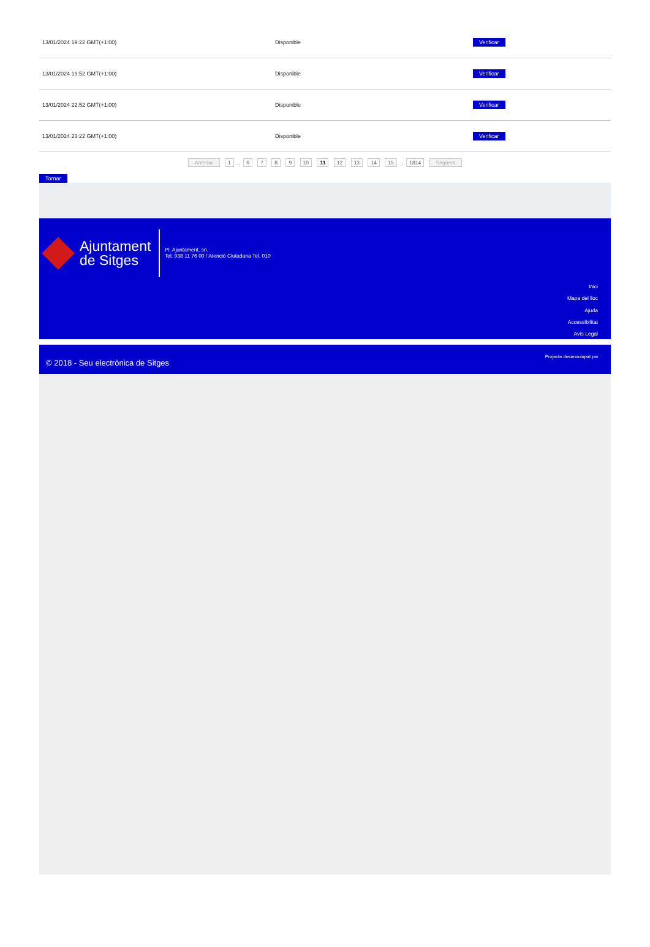| 13/01/2024 19:22 GMT(+1:00) | Disponible | Verificar |
| 13/01/2024 19:52 GMT(+1:00) | Disponible | Verificar |
| 13/01/2024 22:52 GMT(+1:00) | Disponible | Verificar |
| 13/01/2024 23:22 GMT(+1:00) | Disponible | Verificar |
Anterior 1 .. 6 7 8 9 10 11 12 13 14 15 .. 1814 Següent
Tornar
Ajuntament
de Sitges
Pl. Ajuntament, sn.
Tel. 938 11 76 00 / Atenció Ciutadana Tel. 010
Inici
Mapa del lloc
Ajuda
Accessibilitat
Avís Legal
© 2018 - Seu electrònica de Sitges
Projecte desenvolupat per